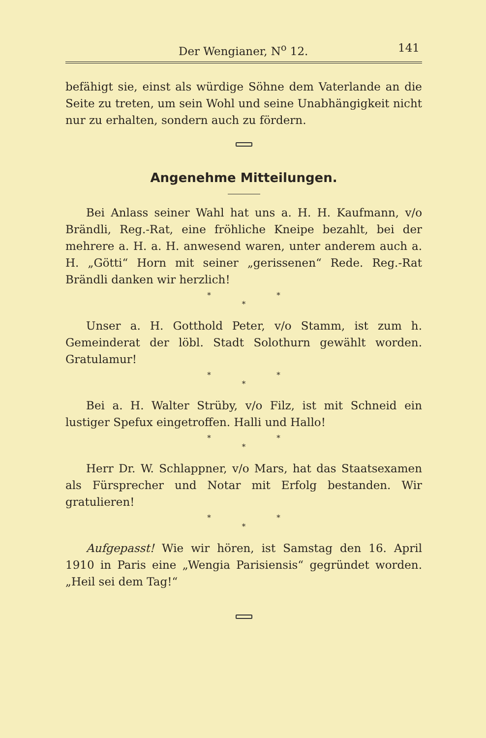Der Wengianer, N<sup>o</sup> 12. 141
befähigt sie, einst als würdige Söhne dem Vaterlande an die Seite zu treten, um sein Wohl und seine Unabhängigkeit nicht nur zu erhalten, sondern auch zu fördern.
Angenehme Mitteilungen.
Bei Anlass seiner Wahl hat uns a. H. H. Kaufmann, v/o Brändli, Reg.-Rat, eine fröhliche Kneipe bezahlt, bei der mehrere a. H. a. H. anwesend waren, unter anderem auch a. H. „Götti“ Horn mit seiner „gerissenen“ Rede. Reg.-Rat Brändli danken wir herzlich!
* *
*
Unser a. H. Gotthold Peter, v/o Stamm, ist zum h. Gemeinderat der löbl. Stadt Solothurn gewählt worden. Gratulamur!
* *
*
Bei a. H. Walter Strüby, v/o Filz, ist mit Schneid ein lustiger Spefux eingetroffen. Halli und Hallo!
* *
*
Herr Dr. W. Schlappner, v/o Mars, hat das Staatsexamen als Fürsprecher und Notar mit Erfolg bestanden. Wir gratulieren!
* *
*
Aufgepasst! Wie wir hören, ist Samstag den 16. April 1910 in Paris eine „Wengia Parisiensis“ gegründet worden. „Heil sei dem Tag!“